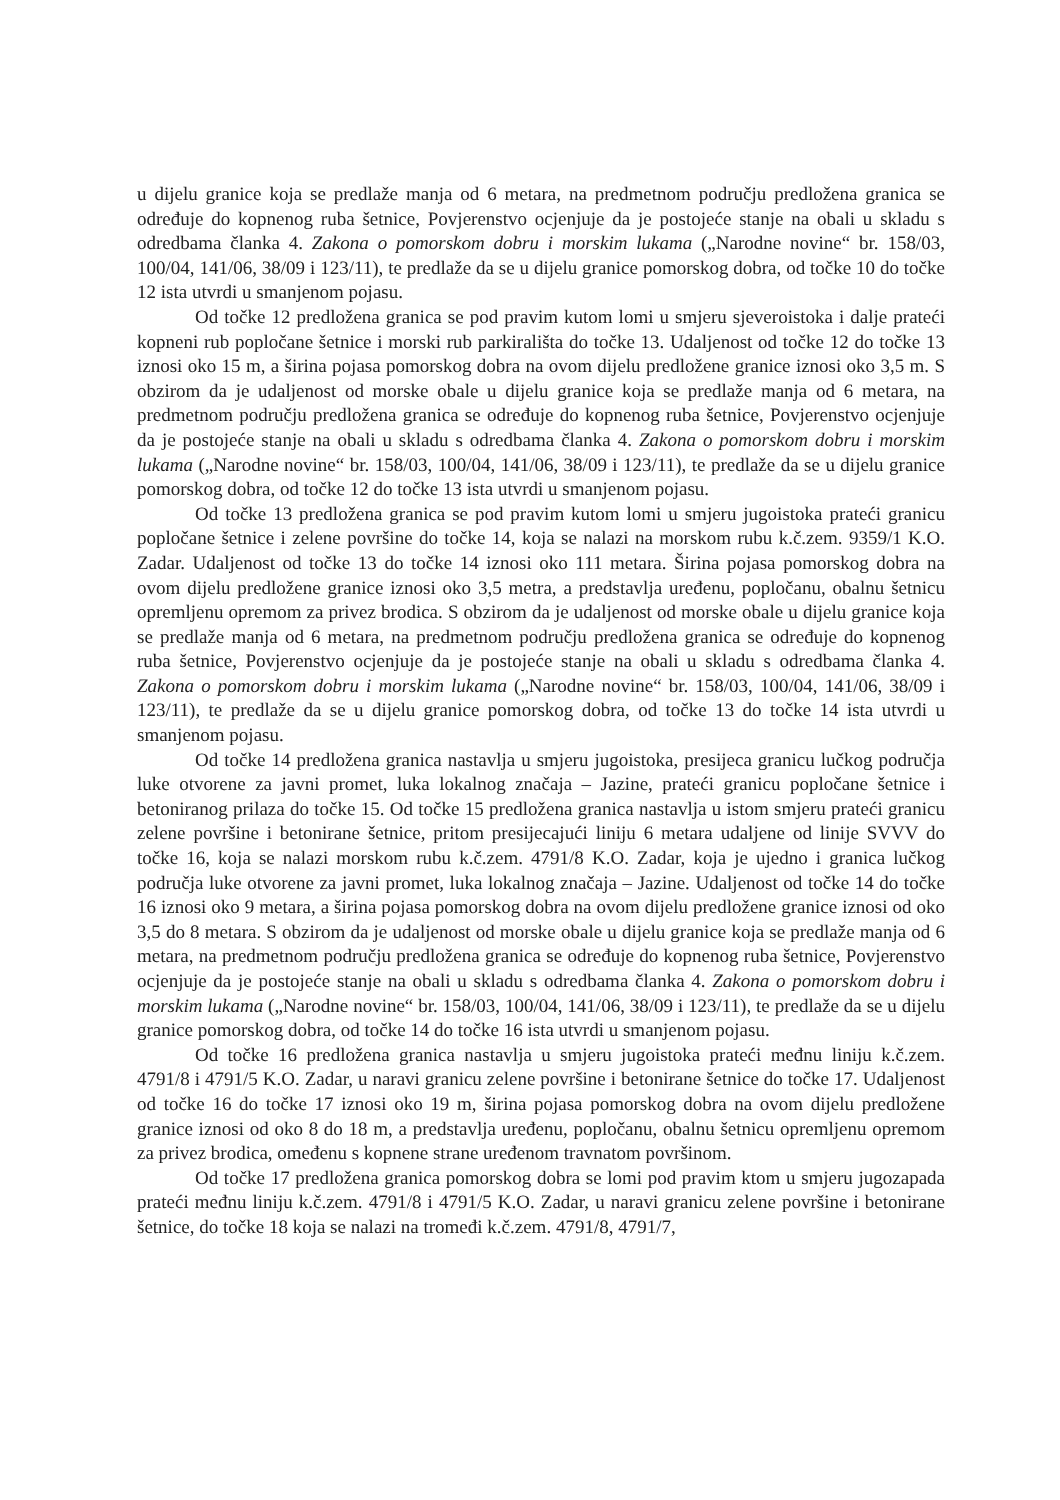u dijelu granice koja se predlaže manja od 6 metara, na predmetnom području predložena granica se određuje do kopnenog ruba šetnice, Povjerenstvo ocjenjuje da je postojeće stanje na obali u skladu s odredbama članka 4. Zakona o pomorskom dobru i morskim lukama („Narodne novine“ br. 158/03, 100/04, 141/06, 38/09 i 123/11), te predlaže da se u dijelu granice pomorskog dobra, od točke 10 do točke 12 ista utvrdi u smanjenom pojasu.
Od točke 12 predložena granica se pod pravim kutom lomi u smjeru sjeveroistoka i dalje prateći kopneni rub popločane šetnice i morski rub parkirališta do točke 13. Udaljenost od točke 12 do točke 13 iznosi oko 15 m, a širina pojasa pomorskog dobra na ovom dijelu predložene granice iznosi oko 3,5 m. S obzirom da je udaljenost od morske obale u dijelu granice koja se predlaže manja od 6 metara, na predmetnom području predložena granica se određuje do kopnenog ruba šetnice, Povjerenstvo ocjenjuje da je postojeće stanje na obali u skladu s odredbama članka 4. Zakona o pomorskom dobru i morskim lukama („Narodne novine“ br. 158/03, 100/04, 141/06, 38/09 i 123/11), te predlaže da se u dijelu granice pomorskog dobra, od točke 12 do točke 13 ista utvrdi u smanjenom pojasu.
Od točke 13 predložena granica se pod pravim kutom lomi u smjeru jugoistoka prateći granicu popločane šetnice i zelene površine do točke 14, koja se nalazi na morskom rubu k.č.zem. 9359/1 K.O. Zadar. Udaljenost od točke 13 do točke 14 iznosi oko 111 metara. Širina pojasa pomorskog dobra na ovom dijelu predložene granice iznosi oko 3,5 metra, a predstavlja uređenu, popločanu, obalnu šetnicu opremljenu opremom za privez brodica. S obzirom da je udaljenost od morske obale u dijelu granice koja se predlaže manja od 6 metara, na predmetnom području predložena granica se određuje do kopnenog ruba šetnice, Povjerenstvo ocjenjuje da je postojeće stanje na obali u skladu s odredbama članka 4. Zakona o pomorskom dobru i morskim lukama („Narodne novine“ br. 158/03, 100/04, 141/06, 38/09 i 123/11), te predlaže da se u dijelu granice pomorskog dobra, od točke 13 do točke 14 ista utvrdi u smanjenom pojasu.
Od točke 14 predložena granica nastavlja u smjeru jugoistoka, presijeca granicu lučkog područja luke otvorene za javni promet, luka lokalnog značaja – Jazine, prateći granicu popločane šetnice i betoniranog prilaza do točke 15. Od točke 15 predložena granica nastavlja u istom smjeru prateći granicu zelene površine i betonirane šetnice, pritom presijecajući liniju 6 metara udaljene od linije SVVV do točke 16, koja se nalazi morskom rubu k.č.zem. 4791/8 K.O. Zadar, koja je ujedno i granica lučkog područja luke otvorene za javni promet, luka lokalnog značaja – Jazine. Udaljenost od točke 14 do točke 16 iznosi oko 9 metara, a širina pojasa pomorskog dobra na ovom dijelu predložene granice iznosi od oko 3,5 do 8 metara. S obzirom da je udaljenost od morske obale u dijelu granice koja se predlaže manja od 6 metara, na predmetnom području predložena granica se određuje do kopnenog ruba šetnice, Povjerenstvo ocjenjuje da je postojeće stanje na obali u skladu s odredbama članka 4. Zakona o pomorskom dobru i morskim lukama („Narodne novine“ br. 158/03, 100/04, 141/06, 38/09 i 123/11), te predlaže da se u dijelu granice pomorskog dobra, od točke 14 do točke 16 ista utvrdi u smanjenom pojasu.
Od točke 16 predložena granica nastavlja u smjeru jugoistoka prateći međnu liniju k.č.zem. 4791/8 i 4791/5 K.O. Zadar, u naravi granicu zelene površine i betonirane šetnice do točke 17. Udaljenost od točke 16 do točke 17 iznosi oko 19 m, širina pojasa pomorskog dobra na ovom dijelu predložene granice iznosi od oko 8 do 18 m, a predstavlja uređenu, popločanu, obalnu šetnicu opremljenu opremom za privez brodica, omeđenu s kopnene strane uređenom travnatom površinom.
Od točke 17 predložena granica pomorskog dobra se lomi pod pravim ktom u smjeru jugozapada prateći međnu liniju k.č.zem. 4791/8 i 4791/5 K.O. Zadar, u naravi granicu zelene površine i betonirane šetnice, do točke 18 koja se nalazi na tromeđi k.č.zem. 4791/8, 4791/7,